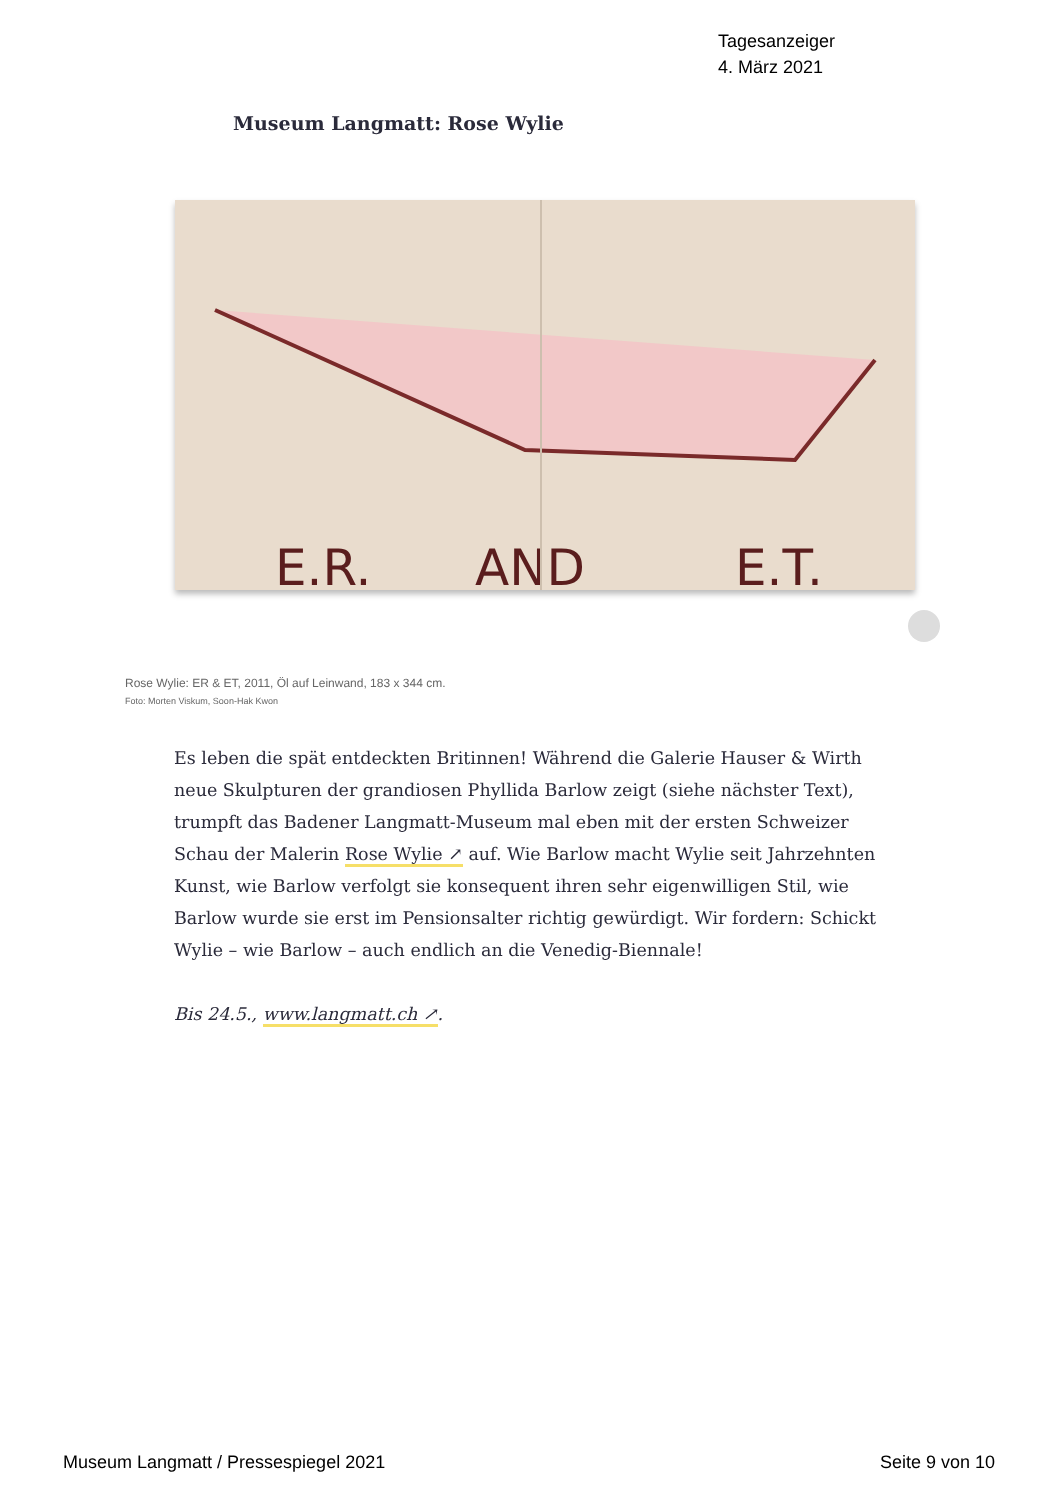Tagesanzeiger
4. März 2021
Museum Langmatt: Rose Wylie
E.R.
AND
E.T.
Rose Wylie: ER & ET, 2011, Öl auf Leinwand, 183 x 344 cm.
Foto: Morten Viskum, Soon-Hak Kwon
Es leben die spät entdeckten Britinnen! Während die Galerie Hauser & Wirth neue Skulpturen der grandiosen Phyllida Barlow zeigt (siehe nächster Text), trumpft das Badener Langmatt-Museum mal eben mit der ersten Schweizer Schau der Malerin Rose Wylie ↗ auf. Wie Barlow macht Wylie seit Jahrzehnten Kunst, wie Barlow verfolgt sie konsequent ihren sehr eigenwilligen Stil, wie Barlow wurde sie erst im Pensionsalter richtig gewürdigt. Wir fordern: Schickt Wylie – wie Barlow – auch endlich an die Venedig-Biennale!
Bis 24.5., www.langmatt.ch ↗.
Museum Langmatt / Pressespiegel 2021 Seite 9 von 10